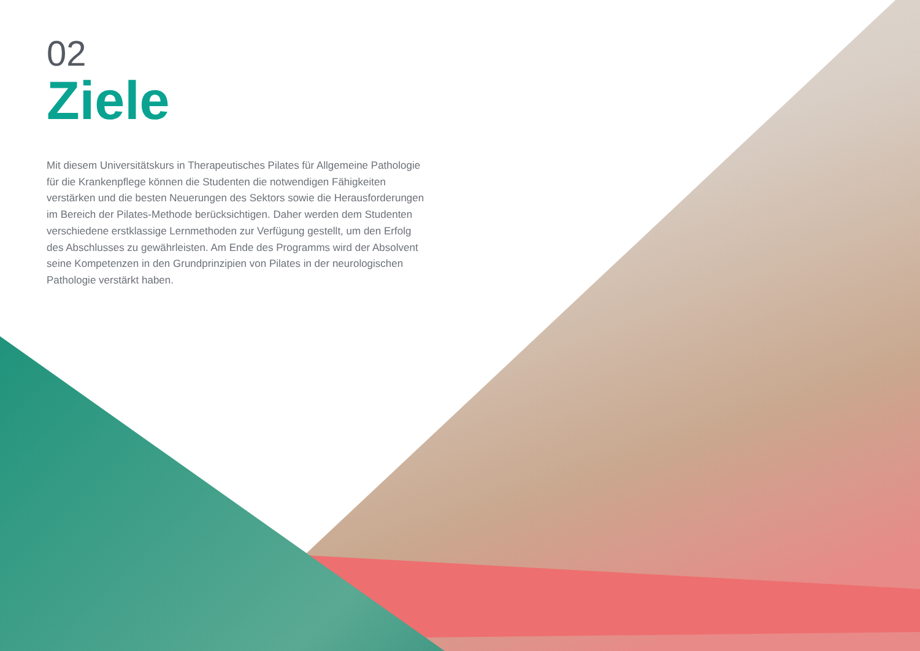02
Ziele
Mit diesem Universitätskurs in Therapeutisches Pilates für Allgemeine Pathologie für die Krankenpflege können die Studenten die notwendigen Fähigkeiten verstärken und die besten Neuerungen des Sektors sowie die Herausforderungen im Bereich der Pilates-Methode berücksichtigen. Daher werden dem Studenten verschiedene erstklassige Lernmethoden zur Verfügung gestellt, um den Erfolg des Abschlusses zu gewährleisten. Am Ende des Programms wird der Absolvent seine Kompetenzen in den Grundprinzipien von Pilates in der neurologischen Pathologie verstärkt haben.